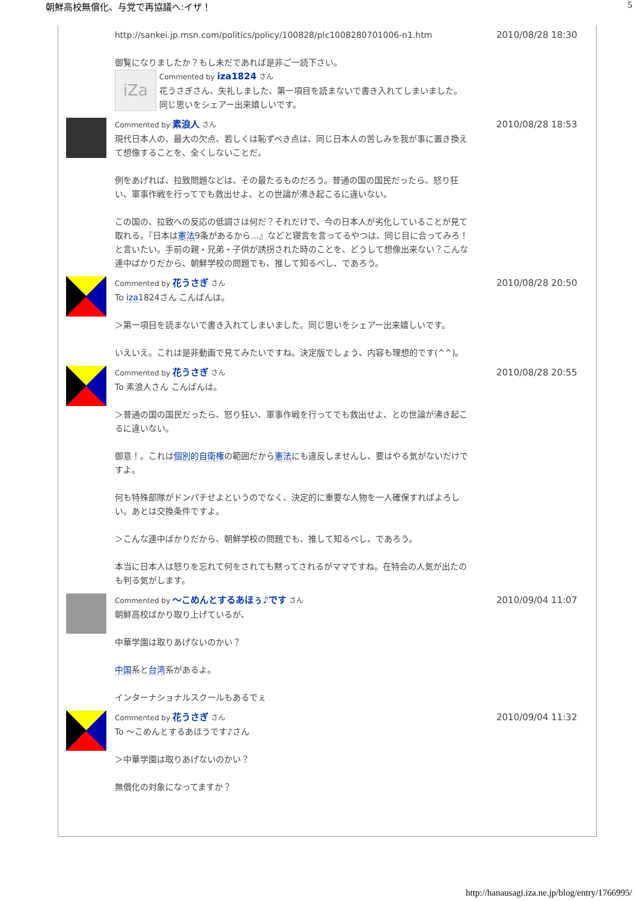朝鮮高校無償化、与党で再協議へ:イザ！ 5
http://sankei.jp.msn.com/politics/policy/100828/plc1008280701006-n1.htm
御覧になりましたか？もし未だであれば是非ご一読下さい。
iZa
Commented by iza1824 さん
花うさぎさん、失礼しました、第一項目を読まないで書き入れてしまいました。
同じ思いをシェアー出来嬉しいです。
2010/08/28 18:30
Commented by 素浪人 さん
現代日本人の、最大の欠点、若しくは恥ずべき点は、同じ日本人の苦しみを我が事に置き換えて想像することを、全くしないことだ。
例をあげれば、拉致問題などは、その最たるものだろう。普通の国の国民だったら、怒り狂い、軍事作戦を行ってでも救出せよ、との世論が沸き起こるに違いない。
この国の、拉致への反応の低調さは何だ？それだけで、今の日本人が劣化していることが見て取れる。『日本は憲法9条があるから…』などと寝言を言ってるやつは、同じ目に合ってみろ！と言いたい。手前の親・兄弟・子供が誘拐された時のことを、どうして想像出来ない？こんな連中ばかりだから、朝鮮学校の問題でも、推して知るべし、であろう。
2010/08/28 18:53
Commented by 花うさぎ さん
To iza1824さん こんばんは。
＞第一項目を読まないで書き入れてしまいました。同じ思いをシェアー出来嬉しいです。
いえいえ。これは是非動画で見てみたいですね。決定版でしょう、内容も理想的です(^^)。
2010/08/28 20:50
Commented by 花うさぎ さん
To 素浪人さん こんばんは。
＞普通の国の国民だったら、怒り狂い、軍事作戦を行ってでも救出せよ、との世論が沸き起こるに違いない。
御意！。これは個別的自衛権の範囲だから憲法にも違反しませんし、要はやる気がないだけですよ。
何も特殊部隊がドンパチせよというのでなく、決定的に重要な人物を一人確保すればよろしい。あとは交換条件ですよ。
＞こんな連中ばかりだから、朝鮮学校の問題でも、推して知るべし、であろう。
本当に日本人は怒りを忘れて何をされても黙ってされるがママですね。在特会の人気が出たのも判る気がします。
2010/08/28 20:55
Commented by ～こめんとするあほぅ♪です さん
朝鮮高校ばかり取り上げているが、
中華学園は取りあげないのかい？
中国系と台湾系があるよ。
インターナショナルスクールもあるでぇ
2010/09/04 11:07
Commented by 花うさぎ さん
To ～こめんとするあほうです♪さん
＞中華学園は取りあげないのかい？
無償化の対象になってますか？
2010/09/04 11:32
http://hanausagi.iza.ne.jp/blog/entry/1766995/